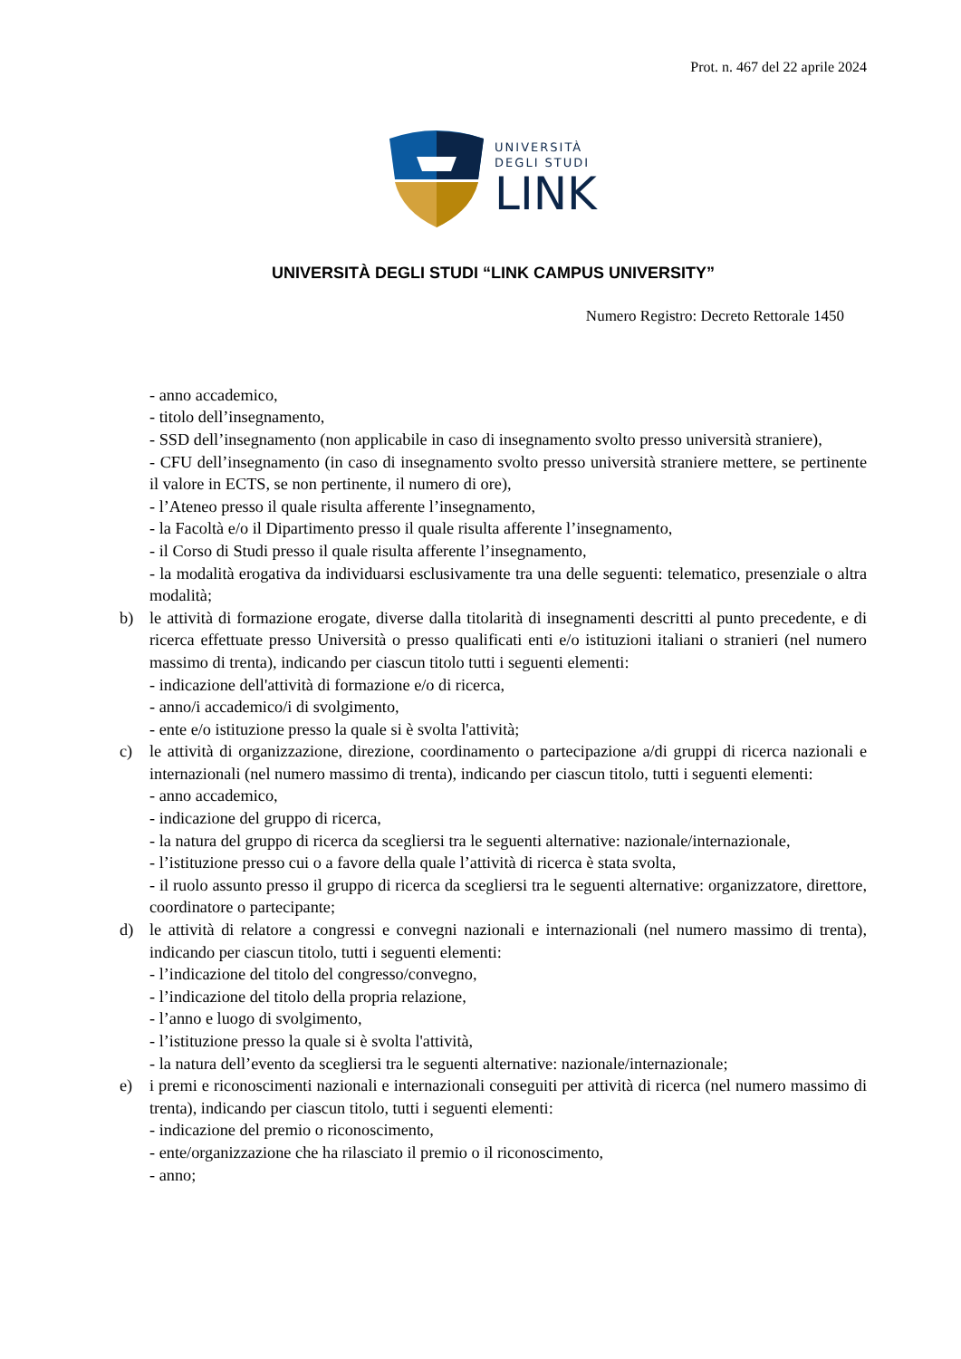Prot. n. 467 del 22 aprile 2024
UNIVERSITÀ
DEGLI STUDI
LINK
UNIVERSITÀ DEGLI STUDI “LINK CAMPUS UNIVERSITY”
Numero Registro: Decreto Rettorale 1450
- anno accademico,
- titolo dell’insegnamento,
- SSD dell’insegnamento (non applicabile in caso di insegnamento svolto presso università straniere),
- CFU dell’insegnamento (in caso di insegnamento svolto presso università straniere mettere, se pertinente il valore in ECTS, se non pertinente, il numero di ore),
- l’Ateneo presso il quale risulta afferente l’insegnamento,
- la Facoltà e/o il Dipartimento presso il quale risulta afferente l’insegnamento,
- il Corso di Studi presso il quale risulta afferente l’insegnamento,
- la modalità erogativa da individuarsi esclusivamente tra una delle seguenti: telematico, presenziale o altra modalità;
b) le attività di formazione erogate, diverse dalla titolarità di insegnamenti descritti al punto precedente, e di ricerca effettuate presso Università o presso qualificati enti e/o istituzioni italiani o stranieri (nel numero massimo di trenta), indicando per ciascun titolo tutti i seguenti elementi:
- indicazione dell'attività di formazione e/o di ricerca,
- anno/i accademico/i di svolgimento,
- ente e/o istituzione presso la quale si è svolta l'attività;
c) le attività di organizzazione, direzione, coordinamento o partecipazione a/di gruppi di ricerca nazionali e internazionali (nel numero massimo di trenta), indicando per ciascun titolo, tutti i seguenti elementi:
- anno accademico,
- indicazione del gruppo di ricerca,
- la natura del gruppo di ricerca da scegliersi tra le seguenti alternative: nazionale/internazionale,
- l’istituzione presso cui o a favore della quale l’attività di ricerca è stata svolta,
- il ruolo assunto presso il gruppo di ricerca da scegliersi tra le seguenti alternative: organizzatore, direttore, coordinatore o partecipante;
d) le attività di relatore a congressi e convegni nazionali e internazionali (nel numero massimo di trenta), indicando per ciascun titolo, tutti i seguenti elementi:
- l’indicazione del titolo del congresso/convegno,
- l’indicazione del titolo della propria relazione,
- l’anno e luogo di svolgimento,
- l’istituzione presso la quale si è svolta l'attività,
- la natura dell’evento da scegliersi tra le seguenti alternative: nazionale/internazionale;
e) i premi e riconoscimenti nazionali e internazionali conseguiti per attività di ricerca (nel numero massimo di trenta), indicando per ciascun titolo, tutti i seguenti elementi:
- indicazione del premio o riconoscimento,
- ente/organizzazione che ha rilasciato il premio o il riconoscimento,
- anno;